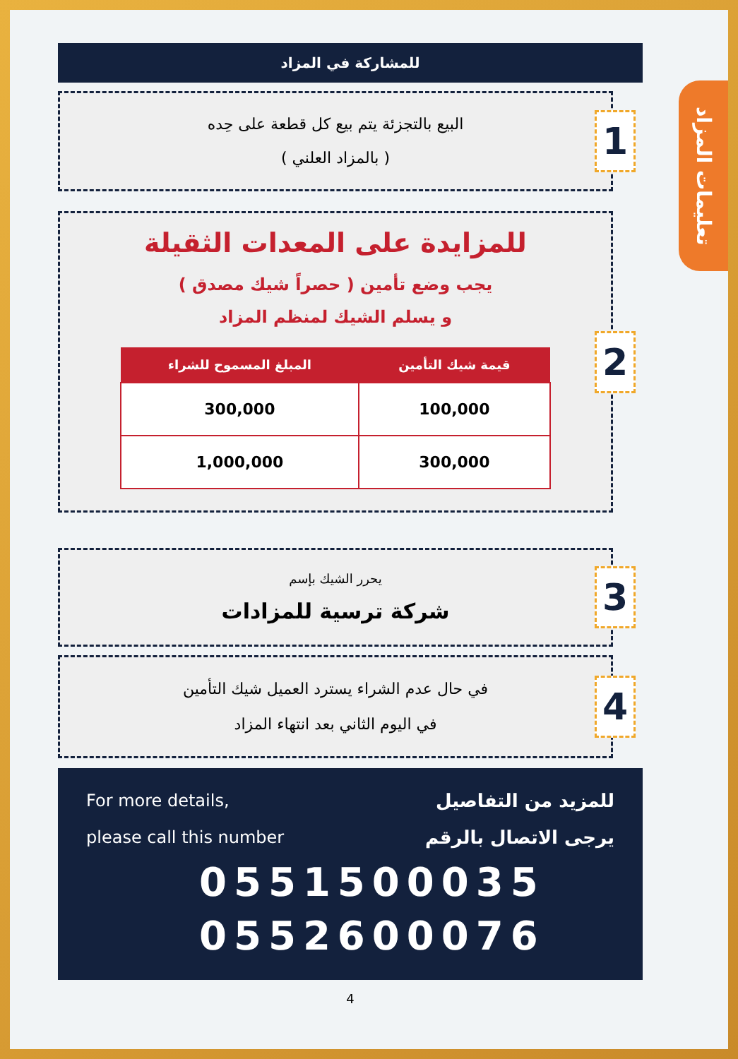تعليمات المزاد
للمشاركة في المزاد
البيع بالتجزئة يتم بيع كل قطعة على حِده
( بالمزاد العلني )
1
للمزايدة على المعدات الثقيلة
يجب وضع تأمين ( حصراً شيك مصدق )
و يسلم الشيك لمنظم المزاد
| قيمة شيك التأمين | المبلغ المسموح للشراء |
| --- | --- |
| 100,000 | 300,000 |
| 300,000 | 1,000,000 |
2
يحرر الشيك بإسم
شركة ترسية للمزادات
3
في حال عدم الشراء يسترد العميل شيك التأمين
في اليوم الثاني بعد انتهاء المزاد
4
For more details,
please call this number
للمزيد من التفاصيل
يرجى الاتصال بالرقم
0551500035
0552600076
4